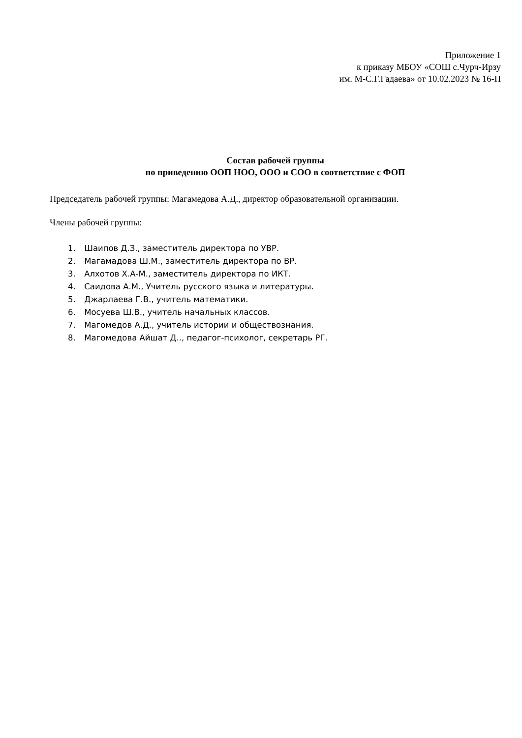Приложение 1
к приказу МБОУ «СОШ с.Чурч-Ирзу
им. М-С.Г.Гадаева» от 10.02.2023 № 16-П
Состав рабочей группы
по приведению ООП НОО, ООО и СОО в соответствие с ФОП
Председатель рабочей группы: Магамедова А.Д., директор образовательной организации.
Члены рабочей группы:
1. Шаипов Д.З., заместитель директора по УВР.
2. Магамадова Ш.М., заместитель директора по ВР.
3. Алхотов Х.А-М., заместитель директора по ИКТ.
4. Саидова А.М., Учитель русского языка и литературы.
5. Джарлаева Г.В., учитель математики.
6. Мосуева Ш.В., учитель начальных классов.
7. Магомедов А.Д., учитель истории и обществознания.
8. Магомедова Айшат Д.., педагог-психолог, секретарь РГ.